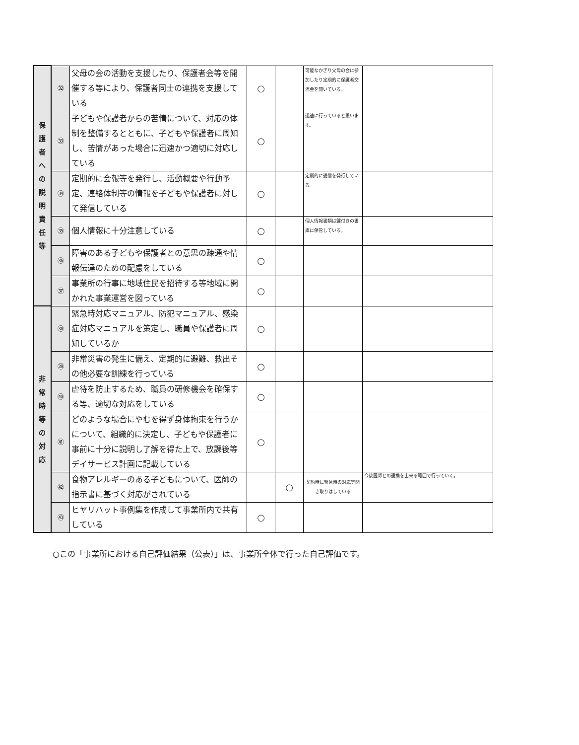| 保 護 者 へ の 説 明 責 任 等 | ㉜ | 父母の会の活動を支援したり、保護者会等を開催する等により、保護者同士の連携を支援している | ○ | | 可能なかぎり父母の会に参加したり定期的に保護者交流会を開いている。 | |
| | ㉝ | 子どもや保護者からの苦情について、対応の体制を整備するとともに、子どもや保護者に周知し、苦情があった場合に迅速かつ適切に対応している | ○ | | 迅速に行っていると思います。 | |
| | ㉞ | 定期的に会報等を発行し、活動概要や行動予定、連絡体制等の情報を子どもや保護者に対して発信している | ○ | | 定期的に通信を発行している。 | |
| | ㉟ | 個人情報に十分注意している | ○ | | 個人情報書類は鍵付きの書庫に保管している。 | |
| | ㊱ | 障害のある子どもや保護者との意思の疎通や情報伝達のための配慮をしている | ○ | | | |
| | ㊲ | 事業所の行事に地域住民を招待する等地域に開かれた事業運営を図っている | ○ | | | |
| 非 常 時 等 の 対 応 | ㊳ | 緊急時対応マニュアル、防犯マニュアル、感染症対応マニュアルを策定し、職員や保護者に周知しているか | ○ | | | |
| | ㊴ | 非常災害の発生に備え、定期的に避難、救出その他必要な訓練を行っている | ○ | | | |
| | ㊵ | 虐待を防止するため、職員の研修機会を確保する等、適切な対応をしている | ○ | | | |
| | ㊶ | どのような場合にやむを得ず身体拘束を行うかについて、組織的に決定し、子どもや保護者に事前に十分に説明し了解を得た上で、放課後等デイサービス計画に記載している | ○ | | | |
| | ㊷ | 食物アレルギーのある子どもについて、医師の指示書に基づく対応がされている | | ○ | 契約時に緊急時の対応等聞き取りはしている | 今後医師との連携を出来る範囲で行っていく。 |
| | ㊸ | ヒヤリハット事例集を作成して事業所内で共有している | ○ | | | |
○この「事業所における自己評価結果（公表）」は、事業所全体で行った自己評価です。